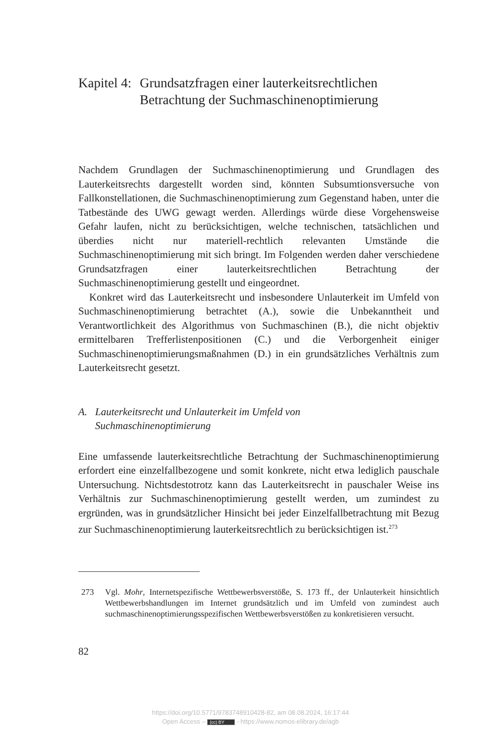Kapitel 4: Grundsatzfragen einer lauterkeitsrechtlichen
Betrachtung der Suchmaschinenoptimierung
Nachdem Grundlagen der Suchmaschinenoptimierung und Grundlagen des Lauterkeitsrechts dargestellt worden sind, könnten Subsumtionsversuche von Fallkonstellationen, die Suchmaschinenoptimierung zum Gegenstand haben, unter die Tatbestände des UWG gewagt werden. Allerdings würde diese Vorgehensweise Gefahr laufen, nicht zu berücksichtigen, welche technischen, tatsächlichen und überdies nicht nur materiell-rechtlich relevanten Umstände die Suchmaschinenoptimierung mit sich bringt. Im Folgenden werden daher verschiedene Grundsatzfragen einer lauterkeitsrechtlichen Betrachtung der Suchmaschinenoptimierung gestellt und eingeordnet.
Konkret wird das Lauterkeitsrecht und insbesondere Unlauterkeit im Umfeld von Suchmaschinenoptimierung betrachtet (A.), sowie die Unbekanntheit und Verantwortlichkeit des Algorithmus von Suchmaschinen (B.), die nicht objektiv ermittelbaren Trefferlistenpositionen (C.) und die Verborgenheit einiger Suchmaschinenoptimierungsmaßnahmen (D.) in ein grundsätzliches Verhältnis zum Lauterkeitsrecht gesetzt.
A. Lauterkeitsrecht und Unlauterkeit im Umfeld von
Suchmaschinenoptimierung
Eine umfassende lauterkeitsrechtliche Betrachtung der Suchmaschinenoptimierung erfordert eine einzelfallbezogene und somit konkrete, nicht etwa lediglich pauschale Untersuchung. Nichtsdestotrotz kann das Lauterkeitsrecht in pauschaler Weise ins Verhältnis zur Suchmaschinenoptimierung gestellt werden, um zumindest zu ergründen, was in grundsätzlicher Hinsicht bei jeder Einzelfallbetrachtung mit Bezug zur Suchmaschinenoptimierung lauterkeitsrechtlich zu berücksichtigen ist.<sup>273</sup>
273 Vgl. Mohr, Internetspezifische Wettbewerbsverstöße, S. 173 ff., der Unlauterkeit hinsichtlich Wettbewerbshandlungen im Internet grundsätzlich und im Umfeld von zumindest auch suchmaschinenoptimierungsspezifischen Wettbewerbsverstößen zu konkretisieren versucht.
82
https://doi.org/10.5771/9783748910428-82, am 08.08.2024, 16:17:44
Open Access – (cc) BY - https://www.nomos-elibrary.de/agb